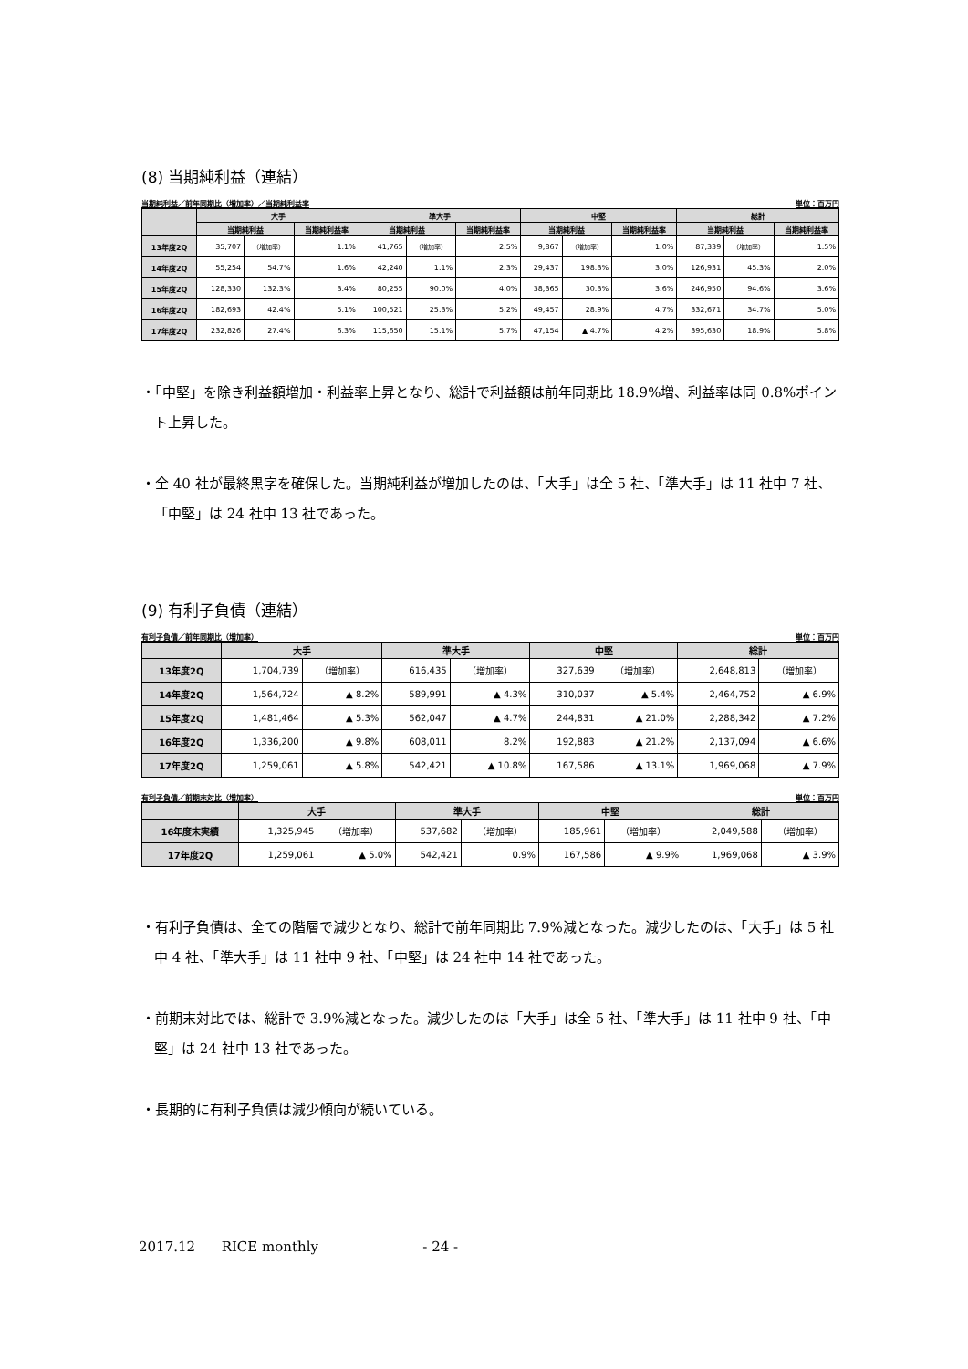(8) 当期純利益（連結）
当期純利益／前年同期比（増加率）／当期純利益率 単位：百万円
| | 大手 | | | 準大手 | | | 中堅 | | | 総計 | | |
| --- | --- | --- | --- | --- | --- | --- | --- | --- | --- | --- | --- | --- |
| | 当期純利益 | | 当期純利益率 | 当期純利益 | | 当期純利益率 | 当期純利益 | | 当期純利益率 | 当期純利益 | | 当期純利益率 |
| 13年度2Q | 35,707 | （増加率） | 1.1% | 41,765 | （増加率） | 2.5% | 9,867 | （増加率） | 1.0% | 87,339 | （増加率） | 1.5% |
| 14年度2Q | 55,254 | 54.7% | 1.6% | 42,240 | 1.1% | 2.3% | 29,437 | 198.3% | 3.0% | 126,931 | 45.3% | 2.0% |
| 15年度2Q | 128,330 | 132.3% | 3.4% | 80,255 | 90.0% | 4.0% | 38,365 | 30.3% | 3.6% | 246,950 | 94.6% | 3.6% |
| 16年度2Q | 182,693 | 42.4% | 5.1% | 100,521 | 25.3% | 5.2% | 49,457 | 28.9% | 4.7% | 332,671 | 34.7% | 5.0% |
| 17年度2Q | 232,826 | 27.4% | 6.3% | 115,650 | 15.1% | 5.7% | 47,154 | ▲ 4.7% | 4.2% | 395,630 | 18.9% | 5.8% |
・「中堅」を除き利益額増加・利益率上昇となり、総計で利益額は前年同期比 18.9%増、利益率は同 0.8%ポイント上昇した。
・全 40 社が最終黒字を確保した。当期純利益が増加したのは、「大手」は全 5 社、「準大手」は 11 社中 7 社、「中堅」は 24 社中 13 社であった。
(9) 有利子負債（連結）
有利子負債／前年同期比（増加率） 単位：百万円
| | 大手 | | 準大手 | | 中堅 | | 総計 | |
| --- | --- | --- | --- | --- | --- | --- | --- | --- |
| 13年度2Q | 1,704,739 | （増加率） | 616,435 | （増加率） | 327,639 | （増加率） | 2,648,813 | （増加率） |
| 14年度2Q | 1,564,724 | ▲ 8.2% | 589,991 | ▲ 4.3% | 310,037 | ▲ 5.4% | 2,464,752 | ▲ 6.9% |
| 15年度2Q | 1,481,464 | ▲ 5.3% | 562,047 | ▲ 4.7% | 244,831 | ▲ 21.0% | 2,288,342 | ▲ 7.2% |
| 16年度2Q | 1,336,200 | ▲ 9.8% | 608,011 | 8.2% | 192,883 | ▲ 21.2% | 2,137,094 | ▲ 6.6% |
| 17年度2Q | 1,259,061 | ▲ 5.8% | 542,421 | ▲ 10.8% | 167,586 | ▲ 13.1% | 1,969,068 | ▲ 7.9% |
有利子負債／前期末対比（増加率） 単位：百万円
| | 大手 | | 準大手 | | 中堅 | | 総計 | |
| --- | --- | --- | --- | --- | --- | --- | --- | --- |
| 16年度末実績 | 1,325,945 | （増加率） | 537,682 | （増加率） | 185,961 | （増加率） | 2,049,588 | （増加率） |
| 17年度2Q | 1,259,061 | ▲ 5.0% | 542,421 | 0.9% | 167,586 | ▲ 9.9% | 1,969,068 | ▲ 3.9% |
・有利子負債は、全ての階層で減少となり、総計で前年同期比 7.9%減となった。減少したのは、「大手」は 5 社中 4 社、「準大手」は 11 社中 9 社、「中堅」は 24 社中 14 社であった。
・前期末対比では、総計で 3.9%減となった。減少したのは「大手」は全 5 社、「準大手」は 11 社中 9 社、「中堅」は 24 社中 13 社であった。
・長期的に有利子負債は減少傾向が続いている。
2017.12 RICE monthly - 24 -